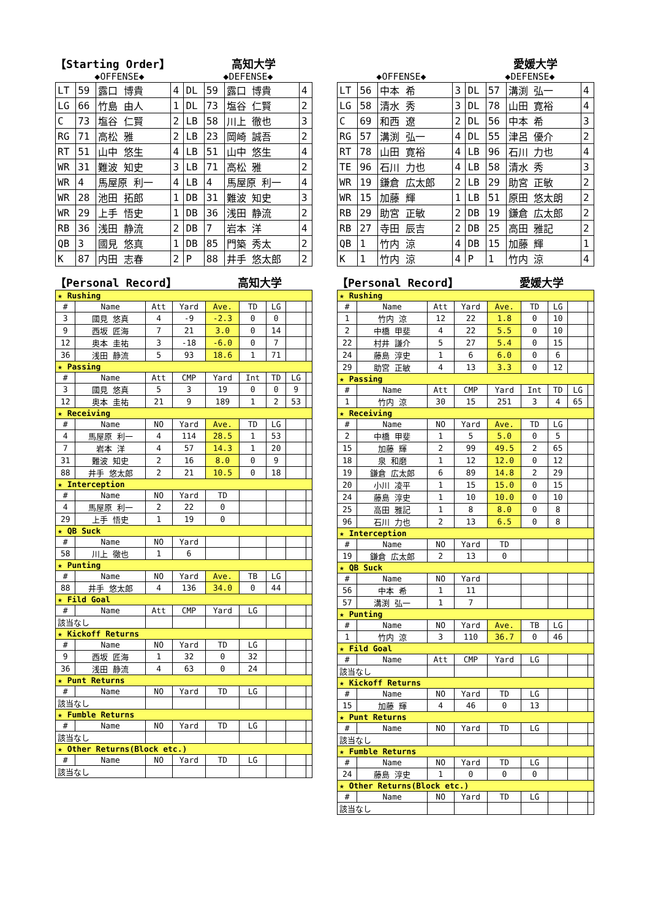【Starting Order】 高知大学
◆OFFENSE◆ ◆DEFENSE◆
| LT | 59 | 露口 博貴 | 4 | DL | 59 | 露口 博貴 | 4 |
| LG | 66 | 竹島 由人 | 1 | DL | 73 | 塩谷 仁賢 | 2 |
| C | 73 | 塩谷 仁賢 | 2 | LB | 58 | 川上 徹也 | 3 |
| RG | 71 | 高松 雅 | 2 | LB | 23 | 岡崎 誠吾 | 2 |
| RT | 51 | 山中 悠生 | 4 | LB | 51 | 山中 悠生 | 4 |
| WR | 31 | 難波 知史 | 3 | LB | 71 | 高松 雅 | 2 |
| WR | 4 | 馬屋原 利一 | 4 | LB | 4 | 馬屋原 利一 | 4 |
| WR | 28 | 池田 拓郎 | 1 | DB | 31 | 難波 知史 | 3 |
| WR | 29 | 上手 悟史 | 1 | DB | 36 | 浅田 静流 | 2 |
| RB | 36 | 浅田 静流 | 2 | DB | 7 | 岩本 洋 | 4 |
| QB | 3 | 國見 悠真 | 1 | DB | 85 | 門築 秀太 | 2 |
| K | 87 | 内田 志春 | 2 | P | 88 | 井手 悠太郎 | 2 |
【Personal Record】 高知大学
| ★ Rushing | | | | | | | | |
| # | Name | Att | Yard | Ave. | TD | LG | | |
| 3 | 國見 悠真 | 4 | -9 | -2.3 | 0 | 0 | | |
| 9 | 西坂 匠海 | 7 | 21 | 3.0 | 0 | 14 | | |
| 12 | 奥本 圭祐 | 3 | -18 | -6.0 | 0 | 7 | | |
| 36 | 浅田 静流 | 5 | 93 | 18.6 | 1 | 71 | | |
| ★ Passing | | | | | | | | |
| # | Name | Att | CMP | Yard | Int | TD | LG | |
| 3 | 國見 悠真 | 5 | 3 | 19 | 0 | 0 | 9 | |
| 12 | 奥本 圭祐 | 21 | 9 | 189 | 1 | 2 | 53 | |
| ★ Receiving | | | | | | | | |
| # | Name | NO | Yard | Ave. | TD | LG | | |
| 4 | 馬屋原 利一 | 4 | 114 | 28.5 | 1 | 53 | | |
| 7 | 岩本 洋 | 4 | 57 | 14.3 | 1 | 20 | | |
| 31 | 難波 知史 | 2 | 16 | 8.0 | 0 | 9 | | |
| 88 | 井手 悠太郎 | 2 | 21 | 10.5 | 0 | 18 | | |
| ★ Interception | | | | | | | | |
| # | Name | NO | Yard | TD | | | | |
| 4 | 馬屋原 利一 | 2 | 22 | 0 | | | | |
| 29 | 上手 悟史 | 1 | 19 | 0 | | | | |
| ★ QB Suck | | | | | | | | |
| # | Name | NO | Yard | | | | | |
| 58 | 川上 徹也 | 1 | 6 | | | | | |
| ★ Punting | | | | | | | | |
| # | Name | NO | Yard | Ave. | TB | LG | | |
| 88 | 井手 悠太郎 | 4 | 136 | 34.0 | 0 | 44 | | |
| ★ Fild Goal | | | | | | | | |
| # | Name | Att | CMP | Yard | LG | | | |
| 該当なし | | | | | | | | |
| ★ Kickoff Returns | | | | | | | | |
| # | Name | NO | Yard | TD | LG | | | |
| 9 | 西坂 匠海 | 1 | 32 | 0 | 32 | | | |
| 36 | 浅田 静流 | 4 | 63 | 0 | 24 | | | |
| ★ Punt Returns | | | | | | | | |
| # | Name | NO | Yard | TD | LG | | | |
| 該当なし | | | | | | | | |
| ★ Fumble Returns | | | | | | | | |
| # | Name | NO | Yard | TD | LG | | | |
| 該当なし | | | | | | | | |
| ★ Other Returns(Block etc.) | | | | | | | | |
| # | Name | NO | Yard | TD | LG | | | |
| 該当なし | | | | | | | | |
愛媛大学
◆OFFENSE◆ ◆DEFENSE◆
| LT | 56 | 中本 希 | 3 | DL | 57 | 溝渕 弘一 | 4 |
| LG | 58 | 清水 秀 | 3 | DL | 78 | 山田 寛裕 | 4 |
| C | 69 | 和西 遼 | 2 | DL | 56 | 中本 希 | 3 |
| RG | 57 | 溝渕 弘一 | 4 | DL | 55 | 津呂 優介 | 2 |
| RT | 78 | 山田 寛裕 | 4 | LB | 96 | 石川 力也 | 4 |
| TE | 96 | 石川 力也 | 4 | LB | 58 | 清水 秀 | 3 |
| WR | 19 | 鎌倉 広太郎 | 2 | LB | 29 | 助宮 正敏 | 2 |
| WR | 15 | 加藤 輝 | 1 | LB | 51 | 原田 悠太朗 | 2 |
| RB | 29 | 助宮 正敏 | 2 | DB | 19 | 鎌倉 広太郎 | 2 |
| RB | 27 | 寺田 辰吉 | 2 | DB | 25 | 高田 雅記 | 2 |
| QB | 1 | 竹内 涼 | 4 | DB | 15 | 加藤 輝 | 1 |
| K | 1 | 竹内 涼 | 4 | P | 1 | 竹内 涼 | 4 |
【Personal Record】 愛媛大学
| ★ Rushing | | | | | | | | |
| # | Name | Att | Yard | Ave. | TD | LG | | |
| 1 | 竹内 涼 | 12 | 22 | 1.8 | 0 | 10 | | |
| 2 | 中橋 甲斐 | 4 | 22 | 5.5 | 0 | 10 | | |
| 22 | 村井 謙介 | 5 | 27 | 5.4 | 0 | 15 | | |
| 24 | 藤島 淳史 | 1 | 6 | 6.0 | 0 | 6 | | |
| 29 | 助宮 正敏 | 4 | 13 | 3.3 | 0 | 12 | | |
| ★ Passing | | | | | | | | |
| # | Name | Att | CMP | Yard | Int | TD | LG | |
| 1 | 竹内 涼 | 30 | 15 | 251 | 3 | 4 | 65 | |
| ★ Receiving | | | | | | | | |
| # | Name | NO | Yard | Ave. | TD | LG | | |
| 2 | 中橋 甲斐 | 1 | 5 | 5.0 | 0 | 5 | | |
| 15 | 加藤 輝 | 2 | 99 | 49.5 | 2 | 65 | | |
| 18 | 泉 和磨 | 1 | 12 | 12.0 | 0 | 12 | | |
| 19 | 鎌倉 広太郎 | 6 | 89 | 14.8 | 2 | 29 | | |
| 20 | 小川 凌平 | 1 | 15 | 15.0 | 0 | 15 | | |
| 24 | 藤島 淳史 | 1 | 10 | 10.0 | 0 | 10 | | |
| 25 | 高田 雅記 | 1 | 8 | 8.0 | 0 | 8 | | |
| 96 | 石川 力也 | 2 | 13 | 6.5 | 0 | 8 | | |
| ★ Interception | | | | | | | | |
| # | Name | NO | Yard | TD | | | | |
| 19 | 鎌倉 広太郎 | 2 | 13 | 0 | | | | |
| ★ QB Suck | | | | | | | | |
| # | Name | NO | Yard | | | | | |
| 56 | 中本 希 | 1 | 11 | | | | | |
| 57 | 溝渕 弘一 | 1 | 7 | | | | | |
| ★ Punting | | | | | | | | |
| # | Name | NO | Yard | Ave. | TB | LG | | |
| 1 | 竹内 涼 | 3 | 110 | 36.7 | 0 | 46 | | |
| ★ Fild Goal | | | | | | | | |
| # | Name | Att | CMP | Yard | LG | | | |
| 該当なし | | | | | | | | |
| ★ Kickoff Returns | | | | | | | | |
| # | Name | NO | Yard | TD | LG | | | |
| 15 | 加藤 輝 | 4 | 46 | 0 | 13 | | | |
| ★ Punt Returns | | | | | | | | |
| # | Name | NO | Yard | TD | LG | | | |
| 該当なし | | | | | | | | |
| ★ Fumble Returns | | | | | | | | |
| # | Name | NO | Yard | TD | LG | | | |
| 24 | 藤島 淳史 | 1 | 0 | 0 | 0 | | | |
| ★ Other Returns(Block etc.) | | | | | | | | |
| # | Name | NO | Yard | TD | LG | | | |
| 該当なし | | | | | | | | |